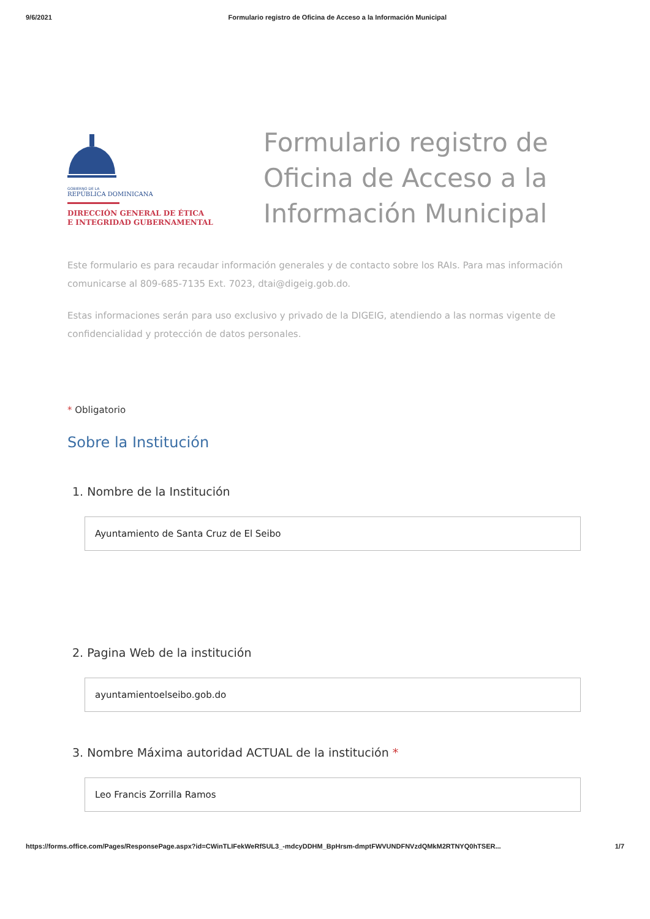9/6/2021 Formulario registro de Oficina de Acceso a la Información Municipal
GOBIERNO DE LA
REPÚBLICA DOMINICANA
DIRECCIÓN GENERAL DE ÉTICA
E INTEGRIDAD GUBERNAMENTAL
Formulario registro de Oficina de Acceso a la Información Municipal
Este formulario es para recaudar información generales y de contacto sobre los RAIs. Para mas información comunicarse al 809-685-7135 Ext. 7023, dtai@digeig.gob.do.
Estas informaciones serán para uso exclusivo y privado de la DIGEIG, atendiendo a las normas vigente de confidencialidad y protección de datos personales.
* Obligatorio
Sobre la Institución
1. Nombre de la Institución
Ayuntamiento de Santa Cruz de El Seibo
2. Pagina Web de la institución
ayuntamientoelseibo.gob.do
3. Nombre Máxima autoridad ACTUAL de la institución *
Leo Francis Zorrilla Ramos
https://forms.office.com/Pages/ResponsePage.aspx?id=CWinTLIFekWeRfSUL3_-mdcyDDHM_BpHrsm-dmptFWVUNDFNVzdQMkM2RTNYQ0hTSER... 1/7